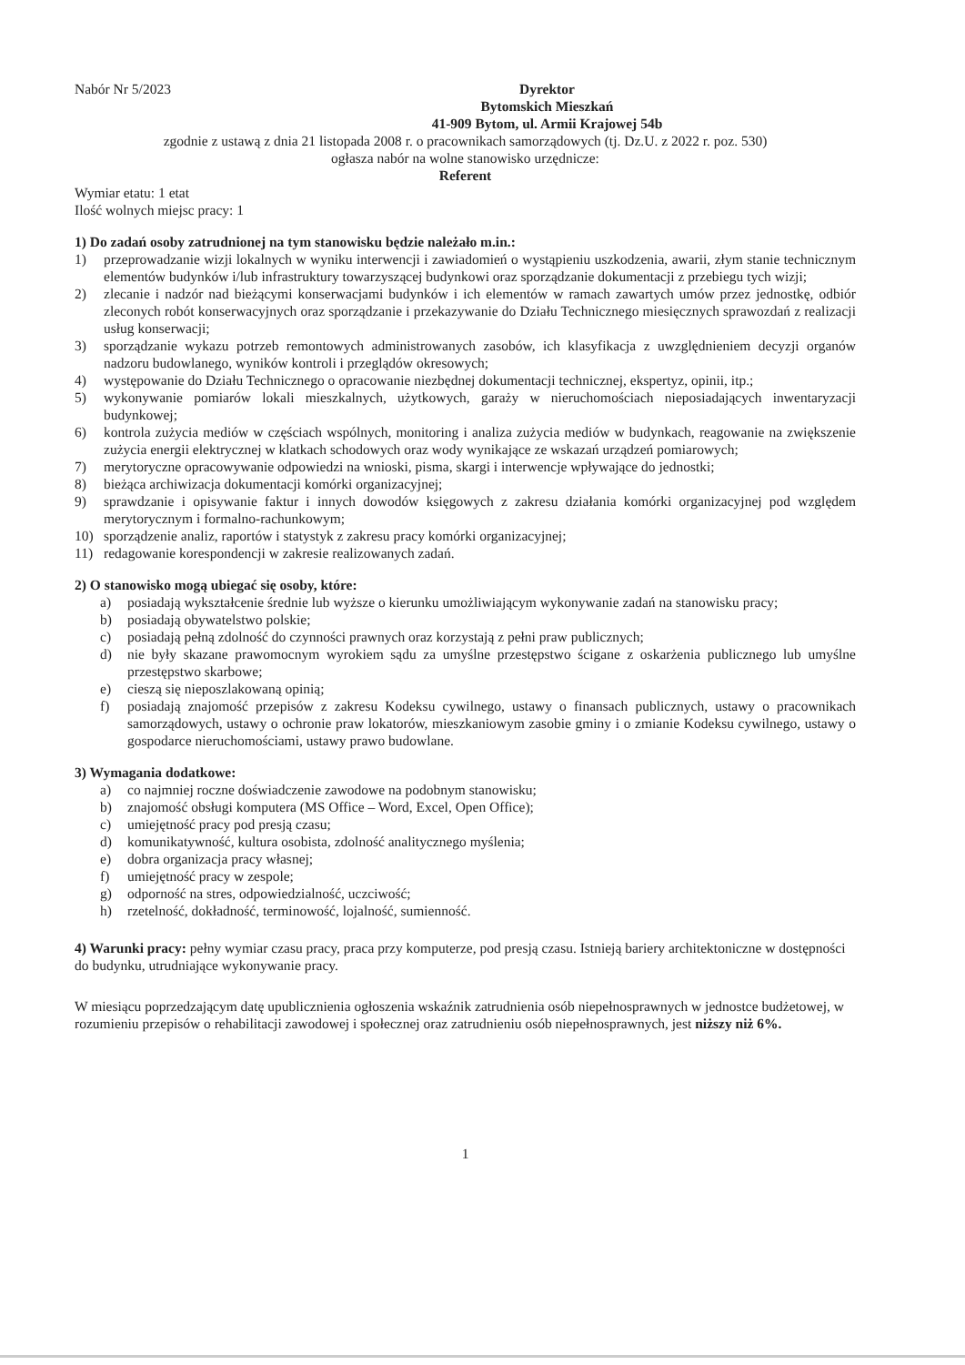Nabór Nr 5/2023 Dyrektor
Bytomskich Mieszkań
41-909 Bytom, ul. Armii Krajowej 54b
zgodnie z ustawą z dnia 21 listopada 2008 r. o pracownikach samorządowych (tj. Dz.U. z 2022 r. poz. 530)
ogłasza nabór na wolne stanowisko urzędnicze:
Referent
Wymiar etatu: 1 etat
Ilość wolnych miejsc pracy: 1
1) Do zadań osoby zatrudnionej na tym stanowisku będzie należało m.in.:
1) przeprowadzanie wizji lokalnych w wyniku interwencji i zawiadomień o wystąpieniu uszkodzenia, awarii, złym stanie technicznym elementów budynków i/lub infrastruktury towarzyszącej budynkowi oraz sporządzanie dokumentacji z przebiegu tych wizji;
2) zlecanie i nadzór nad bieżącymi konserwacjami budynków i ich elementów w ramach zawartych umów przez jednostkę, odbiór zleconych robót konserwacyjnych oraz sporządzanie i przekazywanie do Działu Technicznego miesięcznych sprawozdań z realizacji usług konserwacji;
3) sporządzanie wykazu potrzeb remontowych administrowanych zasobów, ich klasyfikacja z uwzględnieniem decyzji organów nadzoru budowlanego, wyników kontroli i przeglądów okresowych;
4) występowanie do Działu Technicznego o opracowanie niezbędnej dokumentacji technicznej, ekspertyz, opinii, itp.;
5) wykonywanie pomiarów lokali mieszkalnych, użytkowych, garaży w nieruchomościach nieposiadających inwentaryzacji budynkowej;
6) kontrola zużycia mediów w częściach wspólnych, monitoring i analiza zużycia mediów w budynkach, reagowanie na zwiększenie zużycia energii elektrycznej w klatkach schodowych oraz wody wynikające ze wskazań urządzeń pomiarowych;
7) merytoryczne opracowywanie odpowiedzi na wnioski, pisma, skargi i interwencje wpływające do jednostki;
8) bieżąca archiwizacja dokumentacji komórki organizacyjnej;
9) sprawdzanie i opisywanie faktur i innych dowodów księgowych z zakresu działania komórki organizacyjnej pod względem merytorycznym i formalno-rachunkowym;
10) sporządzenie analiz, raportów i statystyk z zakresu pracy komórki organizacyjnej;
11) redagowanie korespondencji w zakresie realizowanych zadań.
2) O stanowisko mogą ubiegać się osoby, które:
a) posiadają wykształcenie średnie lub wyższe o kierunku umożliwiającym wykonywanie zadań na stanowisku pracy;
b) posiadają obywatelstwo polskie;
c) posiadają pełną zdolność do czynności prawnych oraz korzystają z pełni praw publicznych;
d) nie były skazane prawomocnym wyrokiem sądu za umyślne przestępstwo ścigane z oskarżenia publicznego lub umyślne przestępstwo skarbowe;
e) cieszą się nieposzlakowaną opinią;
f) posiadają znajomość przepisów z zakresu Kodeksu cywilnego, ustawy o finansach publicznych, ustawy o pracownikach samorządowych, ustawy o ochronie praw lokatorów, mieszkaniowym zasobie gminy i o zmianie Kodeksu cywilnego, ustawy o gospodarce nieruchomościami, ustawy prawo budowlane.
3) Wymagania dodatkowe:
a) co najmniej roczne doświadczenie zawodowe na podobnym stanowisku;
b) znajomość obsługi komputera (MS Office – Word, Excel, Open Office);
c) umiejętność pracy pod presją czasu;
d) komunikatywność, kultura osobista, zdolność analitycznego myślenia;
e) dobra organizacja pracy własnej;
f) umiejętność pracy w zespole;
g) odporność na stres, odpowiedzialność, uczciwość;
h) rzetelność, dokładność, terminowość, lojalność, sumienność.
4) Warunki pracy: pełny wymiar czasu pracy, praca przy komputerze, pod presją czasu. Istnieją bariery architektoniczne w dostępności do budynku, utrudniające wykonywanie pracy.
W miesiącu poprzedzającym datę upublicznienia ogłoszenia wskaźnik zatrudnienia osób niepełnosprawnych w jednostce budżetowej, w rozumieniu przepisów o rehabilitacji zawodowej i społecznej oraz zatrudnieniu osób niepełnosprawnych, jest niższy niż 6%.
1